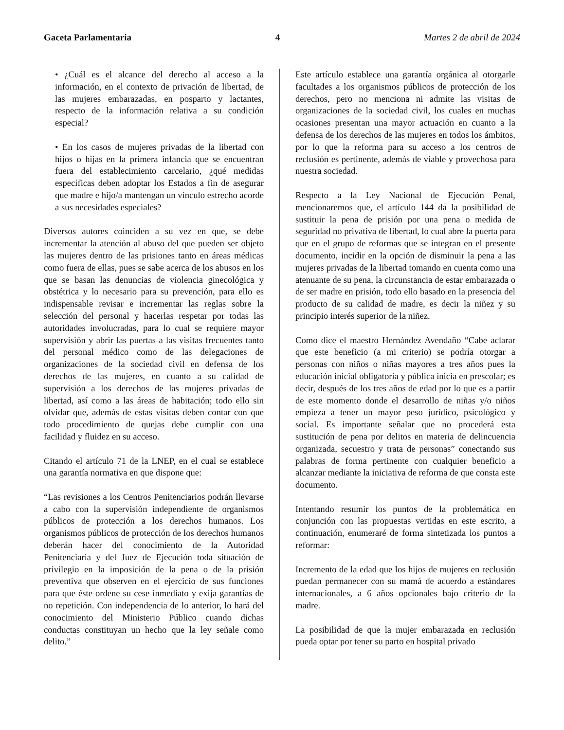Gaceta Parlamentaria 4 Martes 2 de abril de 2024
• ¿Cuál es el alcance del derecho al acceso a la información, en el contexto de privación de libertad, de las mujeres embarazadas, en posparto y lactantes, respecto de la información relativa a su condición especial?
• En los casos de mujeres privadas de la libertad con hijos o hijas en la primera infancia que se encuentran fuera del establecimiento carcelario, ¿qué medidas específicas deben adoptar los Estados a fin de asegurar que madre e hijo/a mantengan un vínculo estrecho acorde a sus necesidades especiales?
Diversos autores coinciden a su vez en que, se debe incrementar la atención al abuso del que pueden ser objeto las mujeres dentro de las prisiones tanto en áreas médicas como fuera de ellas, pues se sabe acerca de los abusos en los que se basan las denuncias de violencia ginecológica y obstétrica y lo necesario para su prevención, para ello es indispensable revisar e incrementar las reglas sobre la selección del personal y hacerlas respetar por todas las autoridades involucradas, para lo cual se requiere mayor supervisión y abrir las puertas a las visitas frecuentes tanto del personal médico como de las delegaciones de organizaciones de la sociedad civil en defensa de los derechos de las mujeres, en cuanto a su calidad de supervisión a los derechos de las mujeres privadas de libertad, así como a las áreas de habitación; todo ello sin olvidar que, además de estas visitas deben contar con que todo procedimiento de quejas debe cumplir con una facilidad y fluidez en su acceso.
Citando el artículo 71 de la LNEP, en el cual se establece una garantía normativa en que dispone que:
“Las revisiones a los Centros Penitenciarios podrán llevarse a cabo con la supervisión independiente de organismos públicos de protección a los derechos humanos. Los organismos públicos de protección de los derechos humanos deberán hacer del conocimiento de la Autoridad Penitenciaria y del Juez de Ejecución toda situación de privilegio en la imposición de la pena o de la prisión preventiva que observen en el ejercicio de sus funciones para que éste ordene su cese inmediato y exija garantías de no repetición. Con independencia de lo anterior, lo hará del conocimiento del Ministerio Público cuando dichas conductas constituyan un hecho que la ley señale como delito.”
Este artículo establece una garantía orgánica al otorgarle facultades a los organismos públicos de protección de los derechos, pero no menciona ni admite las visitas de organizaciones de la sociedad civil, los cuales en muchas ocasiones presentan una mayor actuación en cuanto a la defensa de los derechos de las mujeres en todos los ámbitos, por lo que la reforma para su acceso a los centros de reclusión es pertinente, además de viable y provechosa para nuestra sociedad.
Respecto a la Ley Nacional de Ejecución Penal, mencionaremos que, el artículo 144 da la posibilidad de sustituir la pena de prisión por una pena o medida de seguridad no privativa de libertad, lo cual abre la puerta para que en el grupo de reformas que se integran en el presente documento, incidir en la opción de disminuir la pena a las mujeres privadas de la libertad tomando en cuenta como una atenuante de su pena, la circunstancia de estar embarazada o de ser madre en prisión, todo ello basado en la presencia del producto de su calidad de madre, es decir la niñez y su principio interés superior de la niñez.
Como dice el maestro Hernández Avendaño “Cabe aclarar que este beneficio (a mi criterio) se podría otorgar a personas con niños o niñas mayores a tres años pues la educación inicial obligatoria y pública inicia en prescolar; es decir, después de los tres años de edad por lo que es a partir de este momento donde el desarrollo de niñas y/o niños empieza a tener un mayor peso jurídico, psicológico y social. Es importante señalar que no procederá esta sustitución de pena por delitos en materia de delincuencia organizada, secuestro y trata de personas” conectando sus palabras de forma pertinente con cualquier beneficio a alcanzar mediante la iniciativa de reforma de que consta este documento.
Intentando resumir los puntos de la problemática en conjunción con las propuestas vertidas en este escrito, a continuación, enumeraré de forma sintetizada los puntos a reformar:
Incremento de la edad que los hijos de mujeres en reclusión puedan permanecer con su mamá de acuerdo a estándares internacionales, a 6 años opcionales bajo criterio de la madre.
La posibilidad de que la mujer embarazada en reclusión pueda optar por tener su parto en hospital privado